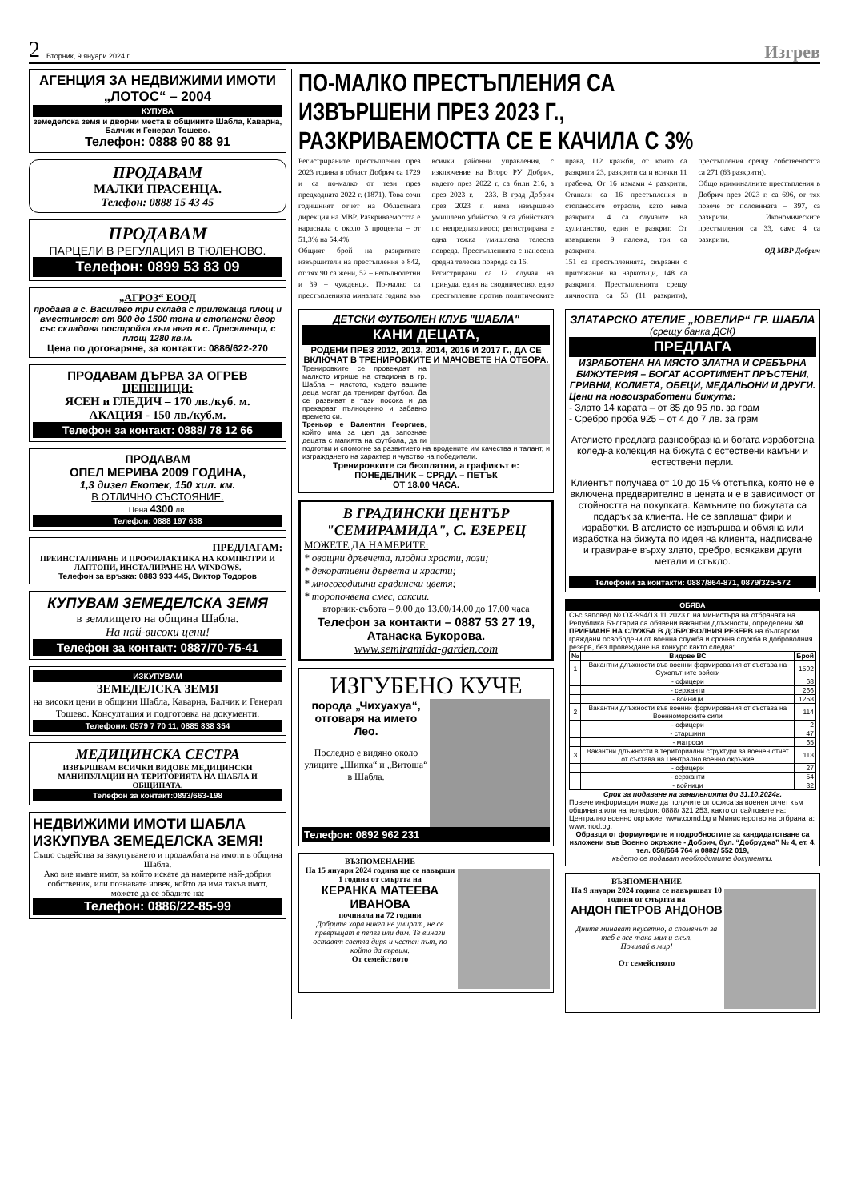2 Вторник, 9 януари 2024 г. Изгрев
АГЕНЦИЯ ЗА НЕДВИЖИМИ ИМОТИ „ЛОТОС“ – 2004
КУПУВА
земеделска земя и дворни места в общините Шабла, Каварна, Балчик и Генерал Тошево.
Телефон: 0888 90 88 91
ПРОДАВАМ
МАЛКИ ПРАСЕНЦА.
Телефон: 0888 15 43 45
ПРОДАВАМ
ПАРЦЕЛИ В РЕГУЛАЦИЯ В ТЮЛЕНОВО.
Телефон: 0899 53 83 09
„АГРОЗ“ ЕООД
продава в с. Василево три склада с прилежаща площ и вместимост от 800 до 1500 тона и стопански двор със складова постройка към него в с. Преселенци, с площ 1280 кв.м.
Цена по договаряне, за контакти: 0886/622-270
ПРОДАВАМ ДЪРВА ЗА ОГРЕВ
ЦЕПЕНИЦИ:
ЯСЕН и ГЛЕДИЧ – 170 лв./куб. м.
АКАЦИЯ - 150 лв./куб.м.
Телефон за контакт: 0888/ 78 12 66
ПРОДАВАМ
ОПЕЛ МЕРИВА 2009 ГОДИНА,
1,3 дизел Екотек, 150 хил. км.
В ОТЛИЧНО СЪСТОЯНИЕ.
Цена 4300 лв.
Телефон: 0888 197 638
ПРЕДЛАГАМ:
ПРЕИНСТАЛИРАНЕ И ПРОФИЛАКТИКА НА КОМПЮТРИ И ЛАПТОПИ, ИНСТАЛИРАНЕ НА WINDOWS.
Телефон за връзка: 0883 933 445, Виктор Тодоров
КУПУВАМ ЗЕМЕДЕЛСКА ЗЕМЯ
в землището на община Шабла.
На най-високи цени!
Телефон за контакт: 0887/70-75-41
ИЗКУПУВАМ
ЗЕМЕДЕЛСКА ЗЕМЯ
на високи цени в общини Шабла, Каварна, Балчик и Генерал Тошево. Консултация и подготовка на документи.
Телефони: 0579 7 70 11, 0885 838 354
МЕДИЦИНСКА СЕСТРА
ИЗВЪРШВАМ ВСИЧКИ ВИДОВЕ МЕДИЦИНСКИ МАНИПУЛАЦИИ НА ТЕРИТОРИЯТА НА ШАБЛА И ОБЩИНАТА.
Телефон за контакт:0893/663-198
НЕДВИЖИМИ ИМОТИ ШАБЛА
ИЗКУПУВА ЗЕМЕДЕЛСКА ЗЕМЯ!
Също съдейства за закупуването и продажбата на имоти в община Шабла.
Ако вие имате имот, за който искате да намерите най-добрия собственик, или познавате човек, който да има такъв имот, можете да се обадите на:
Телефон: 0886/22-85-99
ПО-МАЛКО ПРЕСТЪПЛЕНИЯ СА ИЗВЪРШЕНИ ПРЕЗ 2023 Г., РАЗКРИВАЕМОСТТА СЕ Е КАЧИЛА С 3%
Регистрираните престъпления през 2023 година в област Добрич са 1729 и са по-малко от тези през предходната 2022 г. (1871). Това сочи годишният отчет на Областната дирекция на МВР. Разкриваемостта е нараснала с около 3 процента – от 51,3% на 54,4%.
Общият брой на разкритите извършители на престъпления е 842, от тях 90 са жени, 52 – непълнолетни и 39 – чужденци. По-малко са престъпленията миналата година във всички районни управления, с изключение на Второ РУ Добрич, където през 2022 г. са били 216, а през 2023 г. – 233. В град Добрич през 2023 г. няма извършено умишлено убийство. 9 са убийствата по непредпазливост, регистрирана е една тежка умишлена телесна повреда. Престъпленията с нанесена средна телесна повреда са 16.
Регистрирани са 12 случая на принуда, един на сводничество, едно престъпление против политическите права, 112 кражби, от които са разкрити 23, разкрити са и всички 11 грабежа. От 16 измами 4 разкрити. Станали са 16 престъпления в стопанските отрасли, като няма разкрити. 4 са случаите на хулиганство, един е разкрит. От извършени 9 палежа, три са разкрити.
151 са престъпленията, свързани с притежание на наркотици, 148 са разкрити. Престъпленията срещу личността са 53 (11 разкрити), престъпления срещу собствеността са 271 (63 разкрити).
Общо криминалните престъпления в Добрич през 2023 г. са 696, от тях повече от половината – 397, са разкрити. Икономическите престъпления са 33, само 4 са разкрити.
ОД МВР Добрич
ДЕТСКИ ФУТБОЛЕН КЛУБ "ШАБЛА"
КАНИ ДЕЦАТА,
РОДЕНИ ПРЕЗ 2012, 2013, 2014, 2016 И 2017 Г., ДА СЕ ВКЛЮЧАТ В ТРЕНИРОВКИТЕ И МАЧОВЕТЕ НА ОТБОРА.
Тренировките се провеждат на малкото игрище на стадиона в гр. Шабла – мястото, където вашите деца могат да тренират футбол. Да се развиват в тази посока и да прекарват пълноценно и забавно времето си.
Треньор е Валентин Георгиев, който има за цел да запознае децата с магията на футбола, да ги подготви и спомогне за развитието на вродените им качества и талант, и изграждането на характер и чувство на победители.
Тренировките са безплатни, а графикът е:
ПОНЕДЕЛНИК – СРЯДА – ПЕТЪК
ОТ 18.00 ЧАСА.
В ГРАДИНСКИ ЦЕНТЪР "СЕМИРАМИДА", С. ЕЗЕРЕЦ
МОЖЕТЕ ДА НАМЕРИТЕ:
* овощни дръвчета, плодни храсти, лози;
* декоративни дървета и храсти;
* многогодишни градински цветя;
* торопочвена смес, саксии.
вторник-събота – 9.00 до 13.00/14.00 до 17.00 часа
Телефон за контакти – 0887 53 27 19, Атанаска Букорова.
www.semiramida-garden.com
ИЗГУБЕНО КУЧЕ
порода „Чихуахуа“, отговаря на името Лео.
Последно е видяно около улиците „Шипка“ и „Витоша“ в Шабла.
Телефон: 0892 962 231
ВЪЗПОМЕНАНИЕ
На 15 януари 2024 година ще се навърши 1 година от смъртта на
КЕРАНКА МАТЕЕВА ИВАНОВА
починала на 72 години
Добрите хора никга не умират, не се превръщат в пепел или дим. Те винаги оставят светла диря и честен път, по който да вървим.
От семейството
ЗЛАТАРСКО АТЕЛИЕ „ЮВЕЛИР“ ГР. ШАБЛА
(срещу банка ДСК)
ПРЕДЛАГА
ИЗРАБОТЕНА НА МЯСТО ЗЛАТНА И СРЕБЪРНА БИЖУТЕРИЯ – БОГАТ АСОРТИМЕНТ ПРЪСТЕНИ, ГРИВНИ, КОЛИЕТА, ОБЕЦИ, МЕДАЛЬОНИ И ДРУГИ.
Цени на новоизработени бижута:
- Злато 14 карата – от 85 до 95 лв. за грам
- Сребро проба 925 – от 4 до 7 лв. за грам
Ателието предлага разнообразна и богата изработена коледна колекция на бижута с естествени камъни и естествени перли.
Клиентът получава от 10 до 15 % отстъпка, която не е включена предварително в цената и е в зависимост от стойността на покупката. Камъните по бижутата са подарък за клиента. Не се заплащат фири и изработки. В ателието се извършва и обмяна или изработка на бижута по идея на клиента, надписване и гравиране върху злато, сребро, всякакви други метали и стъкло.
Телефони за контакти: 0887/864-871, 0879/325-572
ОБЯВА
Със заповед № ОХ-994/13.11.2023 г. на министъра на отбраната на Република България са обявени вакантни длъжности, определени ЗА ПРИЕМАНЕ НА СЛУЖБА В ДОБРОВОЛНИЯ РЕЗЕРВ на български граждани освободени от военна служба и срочна служба в доброволния резерв, без провеждане на конкурс както следва:
| № | Видове ВС | Брой |
| --- | --- | --- |
| 1 | Вакантни длъжности във военни формирования от състава на Сухопътните войски | 1592 |
| | - офицери | 68 |
| | - сержанти | 266 |
| | - войници | 1258 |
| 2 | Вакантни длъжности във военни формирования от състава на Военноморските сили | 114 |
| | - офицери | 2 |
| | - старшини | 47 |
| | - матроси | 65 |
| 3 | Вакантни длъжности в териториални структури за военен отчет от състава на Централно военно окръжие | 113 |
| | - офицери | 27 |
| | - сержанти | 54 |
| | - войници | 32 |
Срок за подаване на заявленията до 31.10.2024г.
Повече информация може да получите от офиса за военен отчет към общината или на телефон: 0888/ 321 253, както от сайтовете на: Централно военно окръжие: www.comd.bg и Министерство на отбраната: www.mod.bg.
Образци от формулярите и подробностите за кандидатстване са изложени във Военно окръжие - Добрич, бул. “Добруджа” № 4, ет. 4, тел. 058/664 764 и 0882/ 552 019,
където се подават необходимите документи.
ВЪЗПОМЕНАНИЕ
На 9 януари 2024 година се навършват 10 години от смъртта на
АНДОН ПЕТРОВ АНДОНОВ
Дните минават неусетно, а споменът за теб е все така мил и скъп.
Почивай в мир!
От семейството